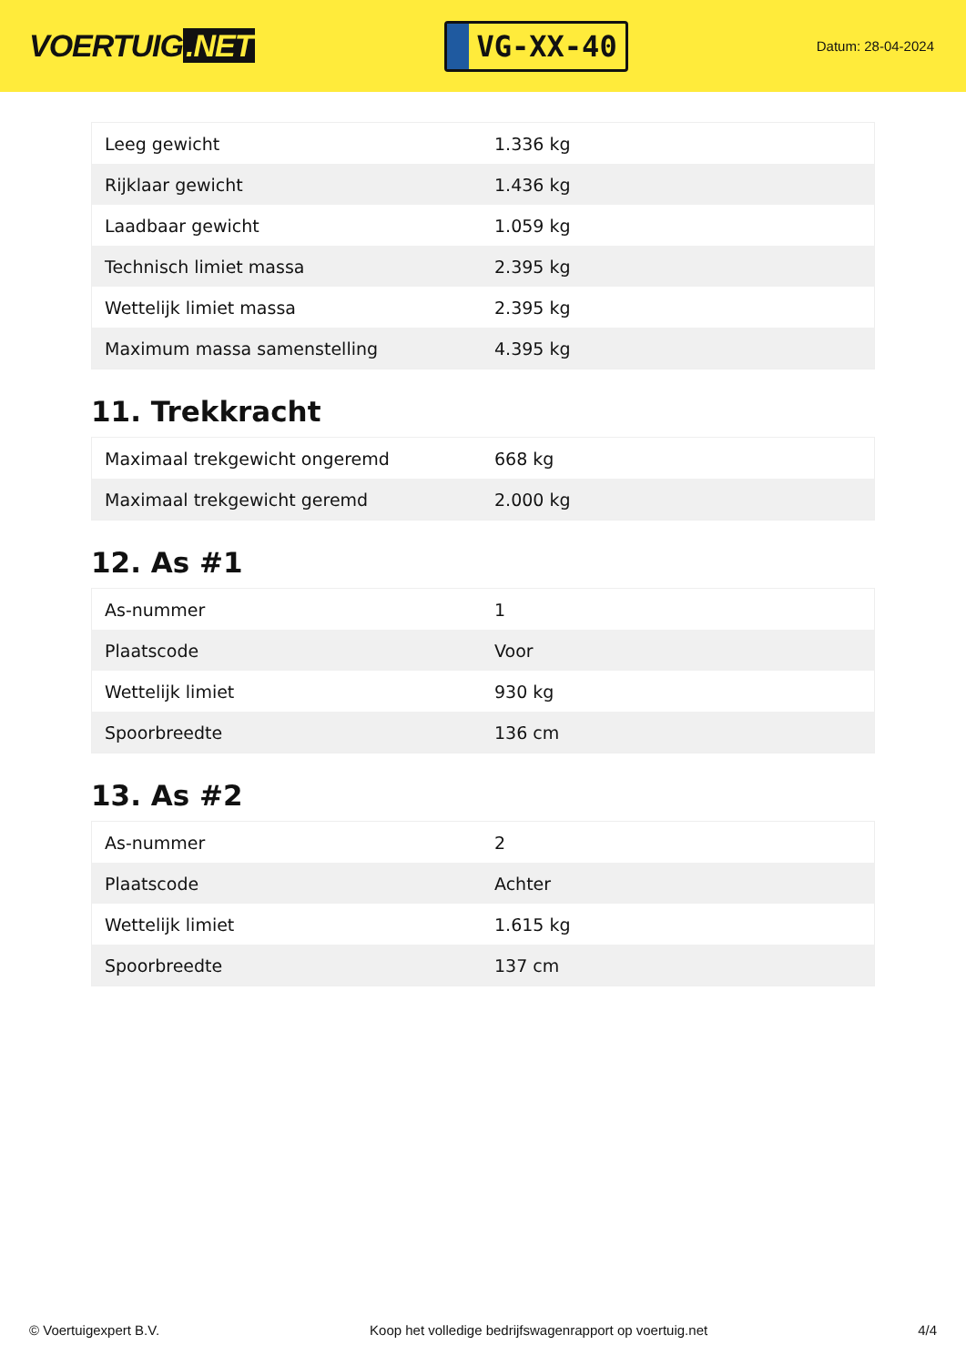VOERTUIG.NET
VG-XX-40
Datum: 28-04-2024
| Leeg gewicht | 1.336 kg |
| Rijklaar gewicht | 1.436 kg |
| Laadbaar gewicht | 1.059 kg |
| Technisch limiet massa | 2.395 kg |
| Wettelijk limiet massa | 2.395 kg |
| Maximum massa samenstelling | 4.395 kg |
11. Trekkracht
| Maximaal trekgewicht ongeremd | 668 kg |
| Maximaal trekgewicht geremd | 2.000 kg |
12. As #1
| As-nummer | 1 |
| Plaatscode | Voor |
| Wettelijk limiet | 930 kg |
| Spoorbreedte | 136 cm |
13. As #2
| As-nummer | 2 |
| Plaatscode | Achter |
| Wettelijk limiet | 1.615 kg |
| Spoorbreedte | 137 cm |
© Voertuigexpert B.V. Koop het volledige bedrijfswagenrapport op voertuig.net 4/4